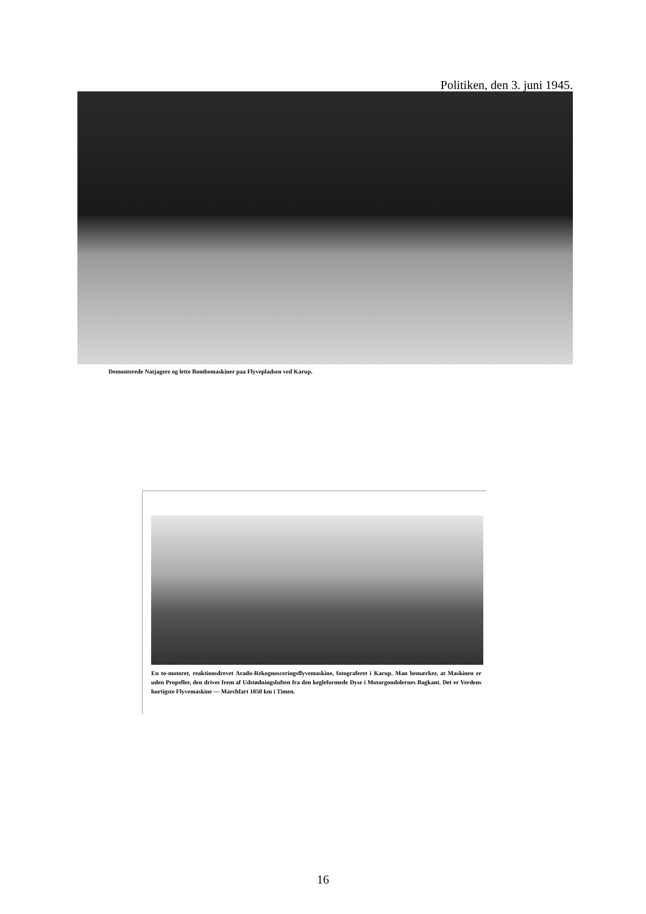Politiken, den 3. juni 1945.
Demonterede Natjagere og lette Bombemaskiner paa Flyvepladsen ved Karup.
En to-motoret, reaktionsdrevet Arado-Rekognosceringsflyvemaskine, fotograferet i Karup. Man bemærker, at Maskinen er uden Propeller, den drives frem af Udstødningsluften fra den kegleformede Dyse i Motorgondolernes Bagkant. Det er Verdens hurtigste Flyvemaskine — Marchfart 1050 km i Timen.
16